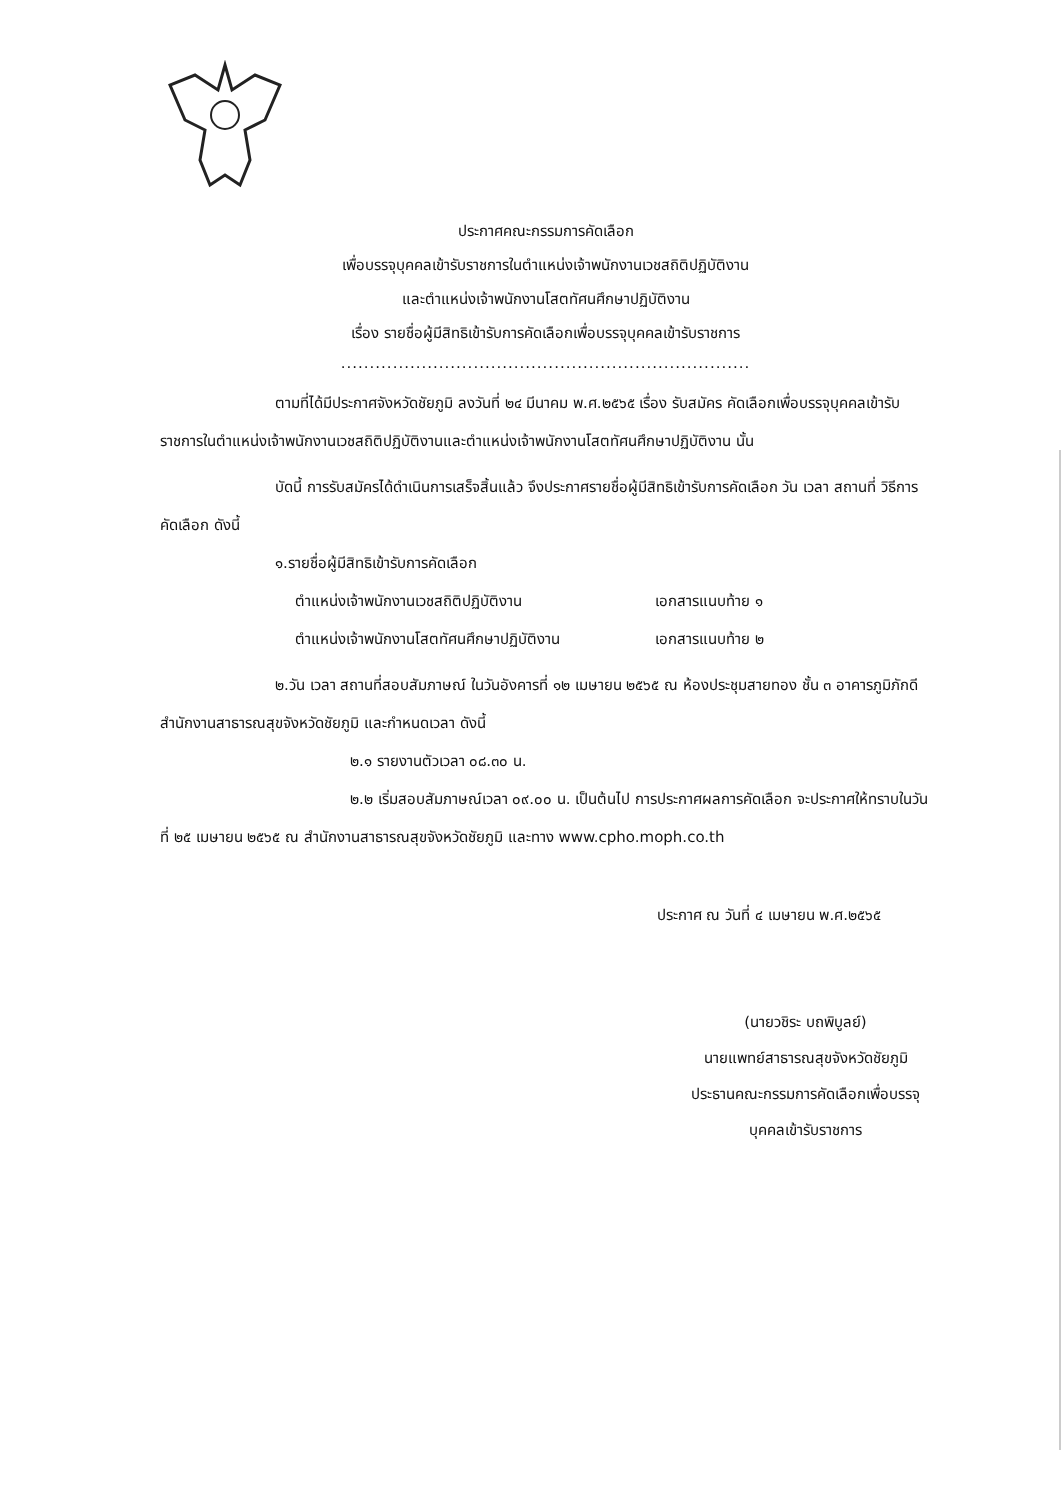ประกาศคณะกรรมการคัดเลือก
เพื่อบรรจุบุคคลเข้ารับราชการในตำแหน่งเจ้าพนักงานเวชสถิติปฏิบัติงาน
และตำแหน่งเจ้าพนักงานโสตทัศนศึกษาปฏิบัติงาน
เรื่อง รายชื่อผู้มีสิทธิเข้ารับการคัดเลือกเพื่อบรรจุบุคคลเข้ารับราชการ
.......................................................................
ตามที่ได้มีประกาศจังหวัดชัยภูมิ ลงวันที่ ๒๔ มีนาคม พ.ศ.๒๕๖๕ เรื่อง รับสมัคร คัดเลือกเพื่อบรรจุบุคคลเข้ารับราชการในตำแหน่งเจ้าพนักงานเวชสถิติปฏิบัติงานและตำแหน่งเจ้าพนักงานโสตทัศนศึกษาปฏิบัติงาน นั้น
บัดนี้ การรับสมัครได้ดำเนินการเสร็จสิ้นแล้ว จึงประกาศรายชื่อผู้มีสิทธิเข้ารับการคัดเลือก วัน เวลา สถานที่ วิธีการคัดเลือก ดังนี้
๑.รายชื่อผู้มีสิทธิเข้ารับการคัดเลือก
ตำแหน่งเจ้าพนักงานเวชสถิติปฏิบัติงาน เอกสารแนบท้าย ๑
ตำแหน่งเจ้าพนักงานโสตทัศนศึกษาปฏิบัติงาน เอกสารแนบท้าย ๒
๒.วัน เวลา สถานที่สอบสัมภาษณ์ ในวันอังคารที่ ๑๒ เมษายน ๒๕๖๕ ณ ห้องประชุมสายทอง ชั้น ๓ อาคารภูมิภักดี สำนักงานสาธารณสุขจังหวัดชัยภูมิ และกำหนดเวลา ดังนี้
๒.๑ รายงานตัวเวลา ๐๘.๓๐ น.
๒.๒ เริ่มสอบสัมภาษณ์เวลา ๐๙.๐๐ น. เป็นต้นไป การประกาศผลการคัดเลือก จะประกาศให้ทราบในวันที่ ๒๕ เมษายน ๒๕๖๕ ณ สำนักงานสาธารณสุขจังหวัดชัยภูมิ และทาง www.cpho.moph.co.th
ประกาศ ณ วันที่ ๔ เมษายน พ.ศ.๒๕๖๕
(นายวชิระ บถพิบูลย์)
นายแพทย์สาธารณสุขจังหวัดชัยภูมิ
ประธานคณะกรรมการคัดเลือกเพื่อบรรจุบุคคลเข้ารับราชการ